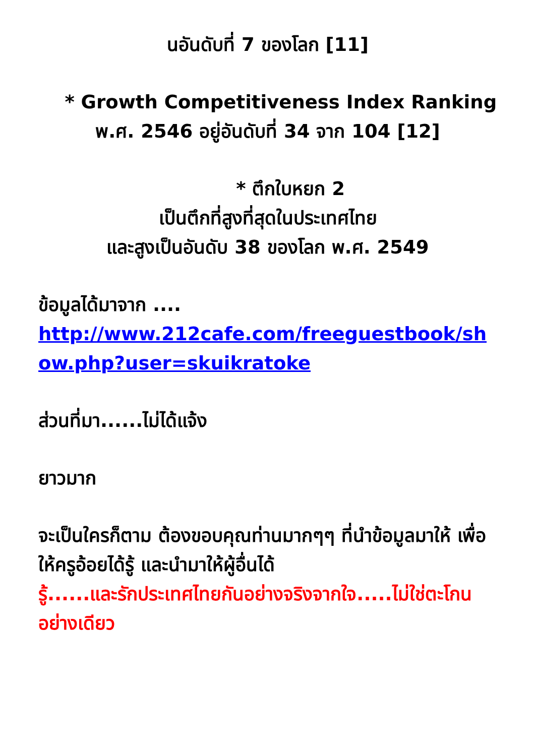นอันดับที่ 7 ของโลก [11]
* Growth Competitiveness Index Ranking พ.ศ. 2546 อยู่อันดับที่ 34 จาก 104 [12]
* ตึกใบหยก 2
เป็นตึกที่สูงที่สุดในประเทศไทย
และสูงเป็นอันดับ 38 ของโลก พ.ศ. 2549
ข้อมูลได้มาจาก ....
http://www.212cafe.com/freeguestbook/show.php?user=skuikratoke
ส่วนที่มา......ไม่ได้แจ้ง
ยาวมาก
จะเป็นใครก็ตาม ต้องขอบคุณท่านมากๆๆ ที่นำข้อมูลมาให้ เพื่อให้ครูอ้อยได้รู้ และนำมาให้ผู้อื่นได้
รู้......และรักประเทศไทยกันอย่างจริงจากใจ.....ไม่ใช่ตะโกนอย่างเดียว